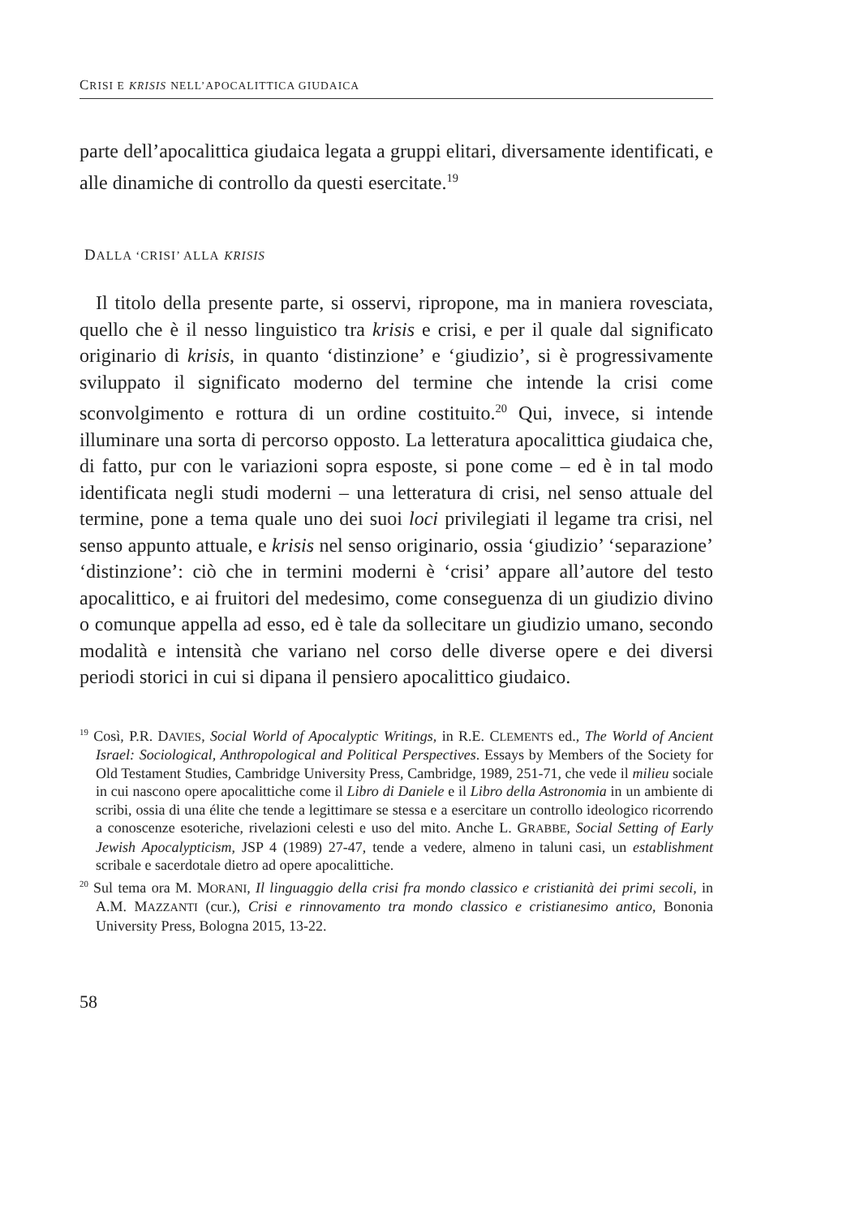CRISI E KRISIS NELL’APOCALITTICA GIUDAICA
parte dell’apocalittica giudaica legata a gruppi elitari, diversamente identificati, e alle dinamiche di controllo da questi esercitate.<sup>19</sup>
DALLA ‘CRISI’ ALLA KRISIS
Il titolo della presente parte, si osservi, ripropone, ma in maniera rovesciata, quello che è il nesso linguistico tra krisis e crisi, e per il quale dal significato originario di krisis, in quanto ‘distinzione’ e ‘giudizio’, si è progressivamente sviluppato il significato moderno del termine che intende la crisi come sconvolgimento e rottura di un ordine costituito.<sup>20</sup> Qui, invece, si intende illuminare una sorta di percorso opposto. La letteratura apocalittica giudaica che, di fatto, pur con le variazioni sopra esposte, si pone come – ed è in tal modo identificata negli studi moderni – una letteratura di crisi, nel senso attuale del termine, pone a tema quale uno dei suoi loci privilegiati il legame tra crisi, nel senso appunto attuale, e krisis nel senso originario, ossia ‘giudizio’ ‘separazione’ ‘distinzione’: ciò che in termini moderni è ‘crisi’ appare all’autore del testo apocalittico, e ai fruitori del medesimo, come conseguenza di un giudizio divino o comunque appella ad esso, ed è tale da sollecitare un giudizio umano, secondo modalità e intensità che variano nel corso delle diverse opere e dei diversi periodi storici in cui si dipana il pensiero apocalittico giudaico.
<sup>19</sup> Così, P.R. DAVIES, Social World of Apocalyptic Writings, in R.E. CLEMENTS ed., The World of Ancient Israel: Sociological, Anthropological and Political Perspectives. Essays by Members of the Society for Old Testament Studies, Cambridge University Press, Cambridge, 1989, 251-71, che vede il milieu sociale in cui nascono opere apocalittiche come il Libro di Daniele e il Libro della Astronomia in un ambiente di scribi, ossia di una élite che tende a legittimare se stessa e a esercitare un controllo ideologico ricorrendo a conoscenze esoteriche, rivelazioni celesti e uso del mito. Anche L. GRABBE, Social Setting of Early Jewish Apocalypticism, JSP 4 (1989) 27-47, tende a vedere, almeno in taluni casi, un establishment scribale e sacerdotale dietro ad opere apocalittiche.
<sup>20</sup> Sul tema ora M. MORANI, Il linguaggio della crisi fra mondo classico e cristianità dei primi secoli, in A.M. MAZZANTI (cur.), Crisi e rinnovamento tra mondo classico e cristianesimo antico, Bononia University Press, Bologna 2015, 13-22.
58